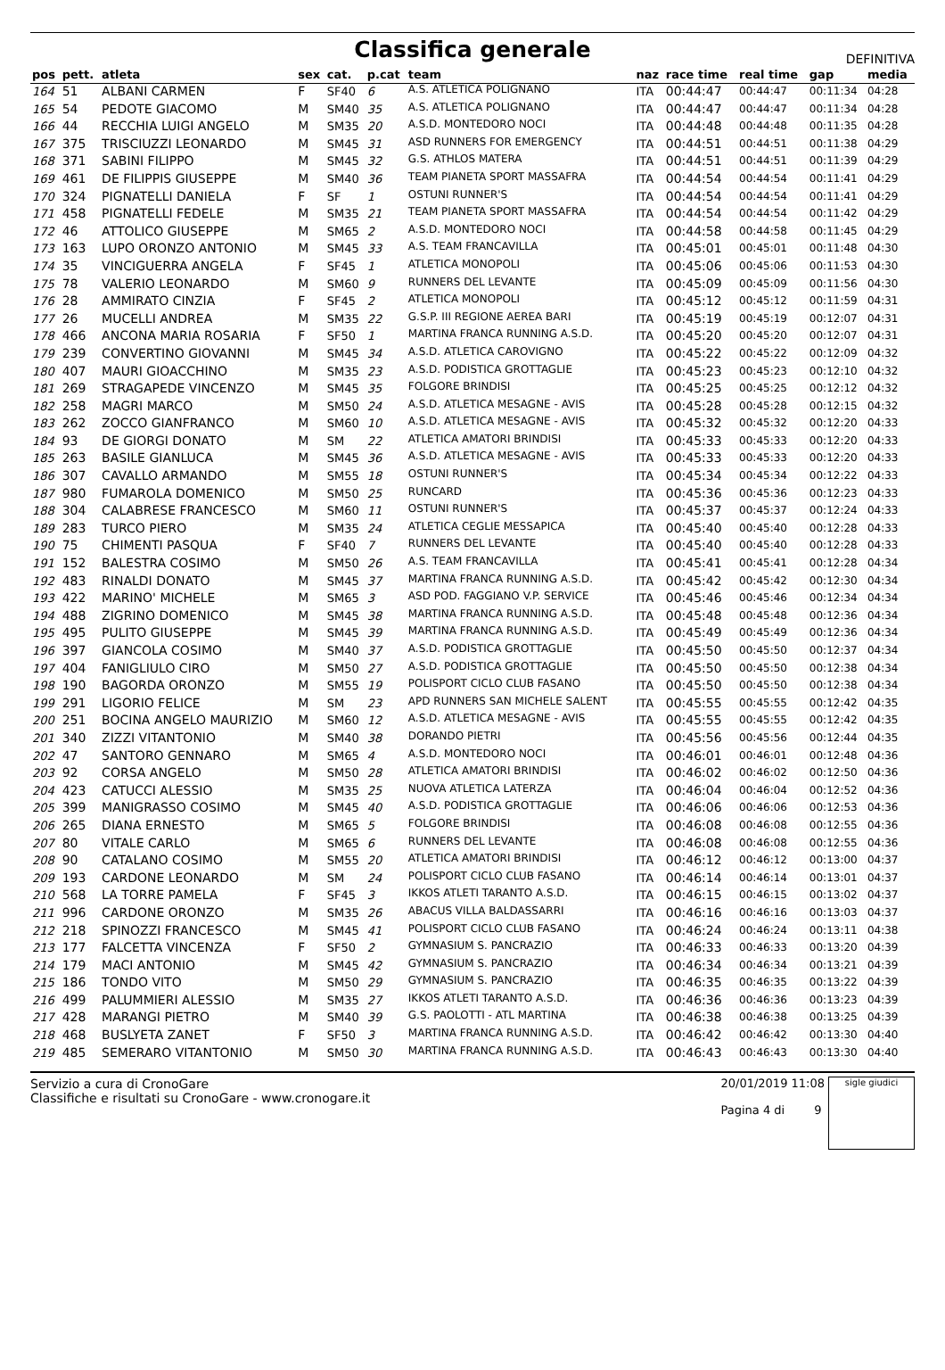Classifica generale
DEFINITIVA
| pos | pett. | atleta | sex | cat. | p.cat | team | naz | race time | real time | gap | media |
| --- | --- | --- | --- | --- | --- | --- | --- | --- | --- | --- | --- |
| 164 | 51 | ALBANI CARMEN | F | SF40 | 6 | A.S. ATLETICA POLIGNANO | ITA | 00:44:47 | 00:44:47 | 00:11:34 | 04:28 |
| 165 | 54 | PEDOTE GIACOMO | M | SM40 | 35 | A.S. ATLETICA POLIGNANO | ITA | 00:44:47 | 00:44:47 | 00:11:34 | 04:28 |
| 166 | 44 | RECCHIA LUIGI ANGELO | M | SM35 | 20 | A.S.D. MONTEDORO NOCI | ITA | 00:44:48 | 00:44:48 | 00:11:35 | 04:28 |
| 167 | 375 | TRISCIUZZI LEONARDO | M | SM45 | 31 | ASD RUNNERS FOR EMERGENCY | ITA | 00:44:51 | 00:44:51 | 00:11:38 | 04:29 |
| 168 | 371 | SABINI FILIPPO | M | SM45 | 32 | G.S. ATHLOS MATERA | ITA | 00:44:51 | 00:44:51 | 00:11:39 | 04:29 |
| 169 | 461 | DE FILIPPIS GIUSEPPE | M | SM40 | 36 | TEAM PIANETA SPORT MASSAFRA | ITA | 00:44:54 | 00:44:54 | 00:11:41 | 04:29 |
| 170 | 324 | PIGNATELLI DANIELA | F | SF | 1 | OSTUNI RUNNER'S | ITA | 00:44:54 | 00:44:54 | 00:11:41 | 04:29 |
| 171 | 458 | PIGNATELLI FEDELE | M | SM35 | 21 | TEAM PIANETA SPORT MASSAFRA | ITA | 00:44:54 | 00:44:54 | 00:11:42 | 04:29 |
| 172 | 46 | ATTOLICO GIUSEPPE | M | SM65 | 2 | A.S.D. MONTEDORO NOCI | ITA | 00:44:58 | 00:44:58 | 00:11:45 | 04:29 |
| 173 | 163 | LUPO ORONZO ANTONIO | M | SM45 | 33 | A.S. TEAM FRANCAVILLA | ITA | 00:45:01 | 00:45:01 | 00:11:48 | 04:30 |
| 174 | 35 | VINCIGUERRA ANGELA | F | SF45 | 1 | ATLETICA MONOPOLI | ITA | 00:45:06 | 00:45:06 | 00:11:53 | 04:30 |
| 175 | 78 | VALERIO LEONARDO | M | SM60 | 9 | RUNNERS DEL LEVANTE | ITA | 00:45:09 | 00:45:09 | 00:11:56 | 04:30 |
| 176 | 28 | AMMIRATO CINZIA | F | SF45 | 2 | ATLETICA MONOPOLI | ITA | 00:45:12 | 00:45:12 | 00:11:59 | 04:31 |
| 177 | 26 | MUCELLI ANDREA | M | SM35 | 22 | G.S.P. III REGIONE AEREA BARI | ITA | 00:45:19 | 00:45:19 | 00:12:07 | 04:31 |
| 178 | 466 | ANCONA MARIA ROSARIA | F | SF50 | 1 | MARTINA FRANCA RUNNING A.S.D. | ITA | 00:45:20 | 00:45:20 | 00:12:07 | 04:31 |
| 179 | 239 | CONVERTINO GIOVANNI | M | SM45 | 34 | A.S.D. ATLETICA CAROVIGNO | ITA | 00:45:22 | 00:45:22 | 00:12:09 | 04:32 |
| 180 | 407 | MAURI GIOACCHINO | M | SM35 | 23 | A.S.D. PODISTICA GROTTAGLIE | ITA | 00:45:23 | 00:45:23 | 00:12:10 | 04:32 |
| 181 | 269 | STRAGAPEDE VINCENZO | M | SM45 | 35 | FOLGORE BRINDISI | ITA | 00:45:25 | 00:45:25 | 00:12:12 | 04:32 |
| 182 | 258 | MAGRI MARCO | M | SM50 | 24 | A.S.D. ATLETICA MESAGNE - AVIS | ITA | 00:45:28 | 00:45:28 | 00:12:15 | 04:32 |
| 183 | 262 | ZOCCO GIANFRANCO | M | SM60 | 10 | A.S.D. ATLETICA MESAGNE - AVIS | ITA | 00:45:32 | 00:45:32 | 00:12:20 | 04:33 |
| 184 | 93 | DE GIORGI DONATO | M | SM | 22 | ATLETICA AMATORI BRINDISI | ITA | 00:45:33 | 00:45:33 | 00:12:20 | 04:33 |
| 185 | 263 | BASILE GIANLUCA | M | SM45 | 36 | A.S.D. ATLETICA MESAGNE - AVIS | ITA | 00:45:33 | 00:45:33 | 00:12:20 | 04:33 |
| 186 | 307 | CAVALLO ARMANDO | M | SM55 | 18 | OSTUNI RUNNER'S | ITA | 00:45:34 | 00:45:34 | 00:12:22 | 04:33 |
| 187 | 980 | FUMAROLA DOMENICO | M | SM50 | 25 | RUNCARD | ITA | 00:45:36 | 00:45:36 | 00:12:23 | 04:33 |
| 188 | 304 | CALABRESE FRANCESCO | M | SM60 | 11 | OSTUNI RUNNER'S | ITA | 00:45:37 | 00:45:37 | 00:12:24 | 04:33 |
| 189 | 283 | TURCO PIERO | M | SM35 | 24 | ATLETICA CEGLIE MESSAPICA | ITA | 00:45:40 | 00:45:40 | 00:12:28 | 04:33 |
| 190 | 75 | CHIMENTI PASQUA | F | SF40 | 7 | RUNNERS DEL LEVANTE | ITA | 00:45:40 | 00:45:40 | 00:12:28 | 04:33 |
| 191 | 152 | BALESTRA COSIMO | M | SM50 | 26 | A.S. TEAM FRANCAVILLA | ITA | 00:45:41 | 00:45:41 | 00:12:28 | 04:34 |
| 192 | 483 | RINALDI DONATO | M | SM45 | 37 | MARTINA FRANCA RUNNING A.S.D. | ITA | 00:45:42 | 00:45:42 | 00:12:30 | 04:34 |
| 193 | 422 | MARINO' MICHELE | M | SM65 | 3 | ASD POD. FAGGIANO V.P. SERVICE | ITA | 00:45:46 | 00:45:46 | 00:12:34 | 04:34 |
| 194 | 488 | ZIGRINO DOMENICO | M | SM45 | 38 | MARTINA FRANCA RUNNING A.S.D. | ITA | 00:45:48 | 00:45:48 | 00:12:36 | 04:34 |
| 195 | 495 | PULITO GIUSEPPE | M | SM45 | 39 | MARTINA FRANCA RUNNING A.S.D. | ITA | 00:45:49 | 00:45:49 | 00:12:36 | 04:34 |
| 196 | 397 | GIANCOLA COSIMO | M | SM40 | 37 | A.S.D. PODISTICA GROTTAGLIE | ITA | 00:45:50 | 00:45:50 | 00:12:37 | 04:34 |
| 197 | 404 | FANIGLIULO CIRO | M | SM50 | 27 | A.S.D. PODISTICA GROTTAGLIE | ITA | 00:45:50 | 00:45:50 | 00:12:38 | 04:34 |
| 198 | 190 | BAGORDA ORONZO | M | SM55 | 19 | POLISPORT CICLO CLUB FASANO | ITA | 00:45:50 | 00:45:50 | 00:12:38 | 04:34 |
| 199 | 291 | LIGORIO FELICE | M | SM | 23 | APD RUNNERS SAN MICHELE SALENT | ITA | 00:45:55 | 00:45:55 | 00:12:42 | 04:35 |
| 200 | 251 | BOCINA ANGELO MAURIZIO | M | SM60 | 12 | A.S.D. ATLETICA MESAGNE - AVIS | ITA | 00:45:55 | 00:45:55 | 00:12:42 | 04:35 |
| 201 | 340 | ZIZZI VITANTONIO | M | SM40 | 38 | DORANDO PIETRI | ITA | 00:45:56 | 00:45:56 | 00:12:44 | 04:35 |
| 202 | 47 | SANTORO GENNARO | M | SM65 | 4 | A.S.D. MONTEDORO NOCI | ITA | 00:46:01 | 00:46:01 | 00:12:48 | 04:36 |
| 203 | 92 | CORSA ANGELO | M | SM50 | 28 | ATLETICA AMATORI BRINDISI | ITA | 00:46:02 | 00:46:02 | 00:12:50 | 04:36 |
| 204 | 423 | CATUCCI ALESSIO | M | SM35 | 25 | NUOVA ATLETICA LATERZA | ITA | 00:46:04 | 00:46:04 | 00:12:52 | 04:36 |
| 205 | 399 | MANIGRASSO COSIMO | M | SM45 | 40 | A.S.D. PODISTICA GROTTAGLIE | ITA | 00:46:06 | 00:46:06 | 00:12:53 | 04:36 |
| 206 | 265 | DIANA ERNESTO | M | SM65 | 5 | FOLGORE BRINDISI | ITA | 00:46:08 | 00:46:08 | 00:12:55 | 04:36 |
| 207 | 80 | VITALE CARLO | M | SM65 | 6 | RUNNERS DEL LEVANTE | ITA | 00:46:08 | 00:46:08 | 00:12:55 | 04:36 |
| 208 | 90 | CATALANO COSIMO | M | SM55 | 20 | ATLETICA AMATORI BRINDISI | ITA | 00:46:12 | 00:46:12 | 00:13:00 | 04:37 |
| 209 | 193 | CARDONE LEONARDO | M | SM | 24 | POLISPORT CICLO CLUB FASANO | ITA | 00:46:14 | 00:46:14 | 00:13:01 | 04:37 |
| 210 | 568 | LA TORRE PAMELA | F | SF45 | 3 | IKKOS ATLETI TARANTO A.S.D. | ITA | 00:46:15 | 00:46:15 | 00:13:02 | 04:37 |
| 211 | 996 | CARDONE ORONZO | M | SM35 | 26 | ABACUS VILLA BALDASSARRI | ITA | 00:46:16 | 00:46:16 | 00:13:03 | 04:37 |
| 212 | 218 | SPINOZZI FRANCESCO | M | SM45 | 41 | POLISPORT CICLO CLUB FASANO | ITA | 00:46:24 | 00:46:24 | 00:13:11 | 04:38 |
| 213 | 177 | FALCETTA VINCENZA | F | SF50 | 2 | GYMNASIUM S. PANCRAZIO | ITA | 00:46:33 | 00:46:33 | 00:13:20 | 04:39 |
| 214 | 179 | MACI ANTONIO | M | SM45 | 42 | GYMNASIUM S. PANCRAZIO | ITA | 00:46:34 | 00:46:34 | 00:13:21 | 04:39 |
| 215 | 186 | TONDO VITO | M | SM50 | 29 | GYMNASIUM S. PANCRAZIO | ITA | 00:46:35 | 00:46:35 | 00:13:22 | 04:39 |
| 216 | 499 | PALUMMIERI ALESSIO | M | SM35 | 27 | IKKOS ATLETI TARANTO A.S.D. | ITA | 00:46:36 | 00:46:36 | 00:13:23 | 04:39 |
| 217 | 428 | MARANGI PIETRO | M | SM40 | 39 | G.S. PAOLOTTI - ATL MARTINA | ITA | 00:46:38 | 00:46:38 | 00:13:25 | 04:39 |
| 218 | 468 | BUSLYETA ZANET | F | SF50 | 3 | MARTINA FRANCA RUNNING A.S.D. | ITA | 00:46:42 | 00:46:42 | 00:13:30 | 04:40 |
| 219 | 485 | SEMERARO VITANTONIO | M | SM50 | 30 | MARTINA FRANCA RUNNING A.S.D. | ITA | 00:46:43 | 00:46:43 | 00:13:30 | 04:40 |
Servizio a cura di CronoGare
Classifiche e risultati su CronoGare - www.cronogare.it
20/01/2019 11:08
Pagina 4 di 9
sigle giudici